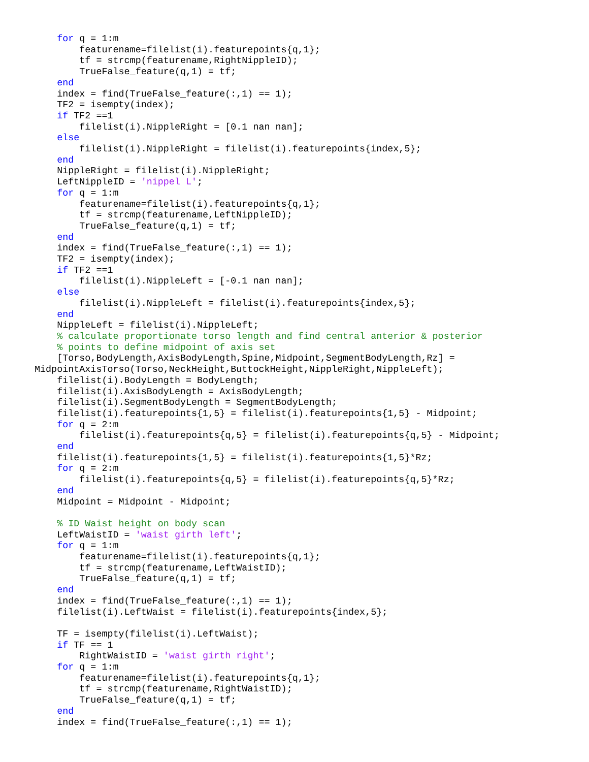for q = 1:m
        featurename=filelist(i).featurepoints{q,1};
        tf = strcmp(featurename,RightNippleID);
        TrueFalse_feature(q,1) = tf;
    end
    index = find(TrueFalse_feature(:,1) == 1);
    TF2 = isempty(index);
    if TF2 ==1
        filelist(i).NippleRight = [0.1 nan nan];
    else
        filelist(i).NippleRight = filelist(i).featurepoints{index,5};
    end
    NippleRight = filelist(i).NippleRight;
    LeftNippleID = 'nippel L';
    for q = 1:m
        featurename=filelist(i).featurepoints{q,1};
        tf = strcmp(featurename,LeftNippleID);
        TrueFalse_feature(q,1) = tf;
    end
    index = find(TrueFalse_feature(:,1) == 1);
    TF2 = isempty(index);
    if TF2 ==1
        filelist(i).NippleLeft = [-0.1 nan nan];
    else
        filelist(i).NippleLeft = filelist(i).featurepoints{index,5};
    end
    NippleLeft = filelist(i).NippleLeft;
    % calculate proportionate torso length and find central anterior & posterior
    % points to define midpoint of axis set
    [Torso,BodyLength,AxisBodyLength,Spine,Midpoint,SegmentBodyLength,Rz] =
MidpointAxisTorso(Torso,NeckHeight,ButtockHeight,NippleRight,NippleLeft);
    filelist(i).BodyLength = BodyLength;
    filelist(i).AxisBodyLength = AxisBodyLength;
    filelist(i).SegmentBodyLength = SegmentBodyLength;
    filelist(i).featurepoints{1,5} = filelist(i).featurepoints{1,5} - Midpoint;
    for q = 2:m
        filelist(i).featurepoints{q,5} = filelist(i).featurepoints{q,5} - Midpoint;
    end
    filelist(i).featurepoints{1,5} = filelist(i).featurepoints{1,5}*Rz;
    for q = 2:m
        filelist(i).featurepoints{q,5} = filelist(i).featurepoints{q,5}*Rz;
    end
    Midpoint = Midpoint - Midpoint;

    % ID Waist height on body scan
    LeftWaistID = 'waist girth left';
    for q = 1:m
        featurename=filelist(i).featurepoints{q,1};
        tf = strcmp(featurename,LeftWaistID);
        TrueFalse_feature(q,1) = tf;
    end
    index = find(TrueFalse_feature(:,1) == 1);
    filelist(i).LeftWaist = filelist(i).featurepoints{index,5};

    TF = isempty(filelist(i).LeftWaist);
    if TF == 1
        RightWaistID = 'waist girth right';
    for q = 1:m
        featurename=filelist(i).featurepoints{q,1};
        tf = strcmp(featurename,RightWaistID);
        TrueFalse_feature(q,1) = tf;
    end
    index = find(TrueFalse_feature(:,1) == 1);